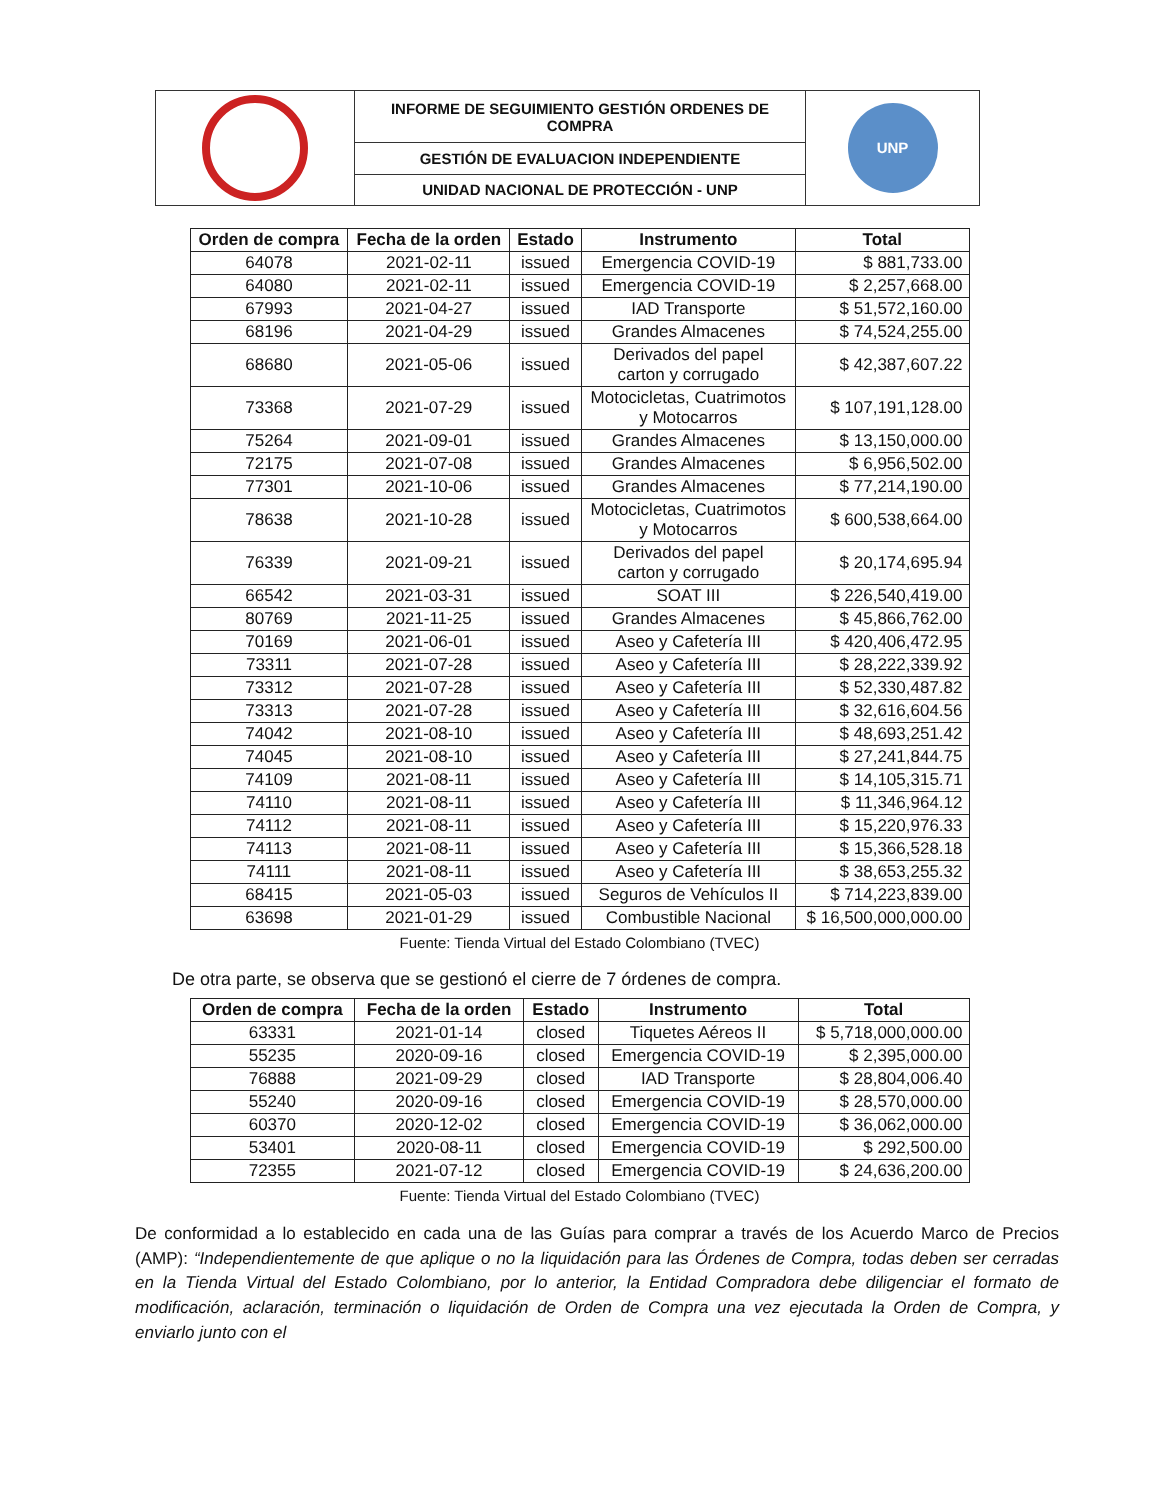| | INFORME DE SEGUIMIENTO GESTIÓN ORDENES DE COMPRA | UNP |
| | GESTIÓN DE EVALUACION INDEPENDIENTE | |
| | UNIDAD NACIONAL DE PROTECCIÓN - UNP | |
| Orden de compra | Fecha de la orden | Estado | Instrumento | Total |
| --- | --- | --- | --- | --- |
| 64078 | 2021-02-11 | issued | Emergencia COVID-19 | $ 881,733.00 |
| 64080 | 2021-02-11 | issued | Emergencia COVID-19 | $ 2,257,668.00 |
| 67993 | 2021-04-27 | issued | IAD Transporte | $ 51,572,160.00 |
| 68196 | 2021-04-29 | issued | Grandes Almacenes | $ 74,524,255.00 |
| 68680 | 2021-05-06 | issued | Derivados del papel carton y corrugado | $ 42,387,607.22 |
| 73368 | 2021-07-29 | issued | Motocicletas, Cuatrimotos y Motocarros | $ 107,191,128.00 |
| 75264 | 2021-09-01 | issued | Grandes Almacenes | $ 13,150,000.00 |
| 72175 | 2021-07-08 | issued | Grandes Almacenes | $ 6,956,502.00 |
| 77301 | 2021-10-06 | issued | Grandes Almacenes | $ 77,214,190.00 |
| 78638 | 2021-10-28 | issued | Motocicletas, Cuatrimotos y Motocarros | $ 600,538,664.00 |
| 76339 | 2021-09-21 | issued | Derivados del papel carton y corrugado | $ 20,174,695.94 |
| 66542 | 2021-03-31 | issued | SOAT III | $ 226,540,419.00 |
| 80769 | 2021-11-25 | issued | Grandes Almacenes | $ 45,866,762.00 |
| 70169 | 2021-06-01 | issued | Aseo y Cafetería III | $ 420,406,472.95 |
| 73311 | 2021-07-28 | issued | Aseo y Cafetería III | $ 28,222,339.92 |
| 73312 | 2021-07-28 | issued | Aseo y Cafetería III | $ 52,330,487.82 |
| 73313 | 2021-07-28 | issued | Aseo y Cafetería III | $ 32,616,604.56 |
| 74042 | 2021-08-10 | issued | Aseo y Cafetería III | $ 48,693,251.42 |
| 74045 | 2021-08-10 | issued | Aseo y Cafetería III | $ 27,241,844.75 |
| 74109 | 2021-08-11 | issued | Aseo y Cafetería III | $ 14,105,315.71 |
| 74110 | 2021-08-11 | issued | Aseo y Cafetería III | $ 11,346,964.12 |
| 74112 | 2021-08-11 | issued | Aseo y Cafetería III | $ 15,220,976.33 |
| 74113 | 2021-08-11 | issued | Aseo y Cafetería III | $ 15,366,528.18 |
| 74111 | 2021-08-11 | issued | Aseo y Cafetería III | $ 38,653,255.32 |
| 68415 | 2021-05-03 | issued | Seguros de Vehículos II | $ 714,223,839.00 |
| 63698 | 2021-01-29 | issued | Combustible Nacional | $ 16,500,000,000.00 |
Fuente: Tienda Virtual del Estado Colombiano (TVEC)
De otra parte, se observa que se gestionó el cierre de 7 órdenes de compra.
| Orden de compra | Fecha de la orden | Estado | Instrumento | Total |
| --- | --- | --- | --- | --- |
| 63331 | 2021-01-14 | closed | Tiquetes Aéreos II | $ 5,718,000,000.00 |
| 55235 | 2020-09-16 | closed | Emergencia COVID-19 | $ 2,395,000.00 |
| 76888 | 2021-09-29 | closed | IAD Transporte | $ 28,804,006.40 |
| 55240 | 2020-09-16 | closed | Emergencia COVID-19 | $ 28,570,000.00 |
| 60370 | 2020-12-02 | closed | Emergencia COVID-19 | $ 36,062,000.00 |
| 53401 | 2020-08-11 | closed | Emergencia COVID-19 | $ 292,500.00 |
| 72355 | 2021-07-12 | closed | Emergencia COVID-19 | $ 24,636,200.00 |
Fuente: Tienda Virtual del Estado Colombiano (TVEC)
De conformidad a lo establecido en cada una de las Guías para comprar a través de los Acuerdo Marco de Precios (AMP): “Independientemente de que aplique o no la liquidación para las Órdenes de Compra, todas deben ser cerradas en la Tienda Virtual del Estado Colombiano, por lo anterior, la Entidad Compradora debe diligenciar el formato de modificación, aclaración, terminación o liquidación de Orden de Compra una vez ejecutada la Orden de Compra, y enviarlo junto con el